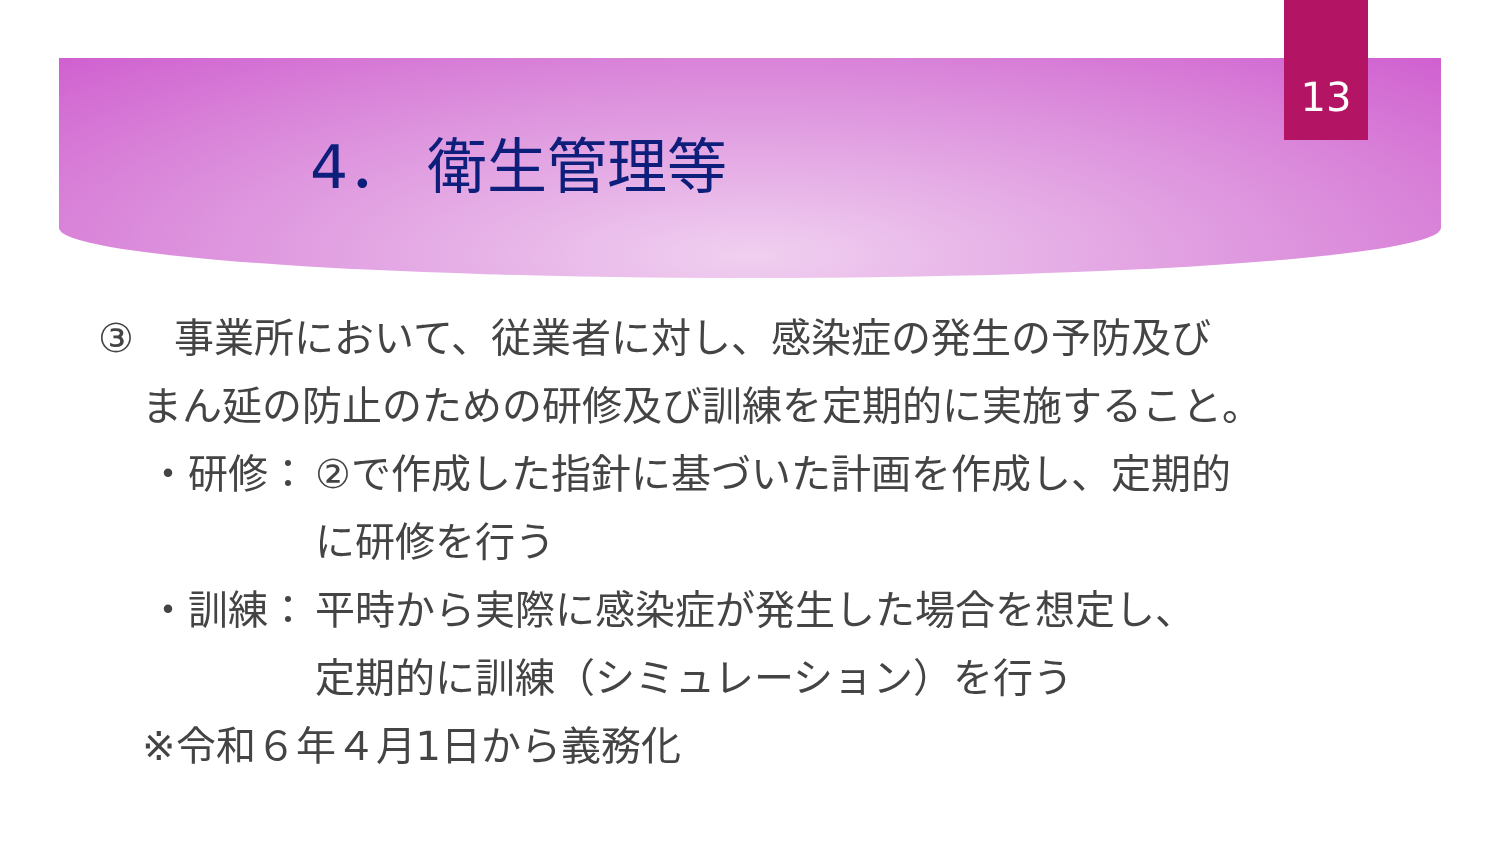13
4． 衛生管理等
③　事業所において、従業者に対し、感染症の発生の予防及び
まん延の防止のための研修及び訓練を定期的に実施すること。
・研修： ②で作成した指針に基づいた計画を作成し、定期的
に研修を行う
・訓練： 平時から実際に感染症が発生した場合を想定し、
定期的に訓練（シミュレーション）を行う
※令和６年４月1日から義務化